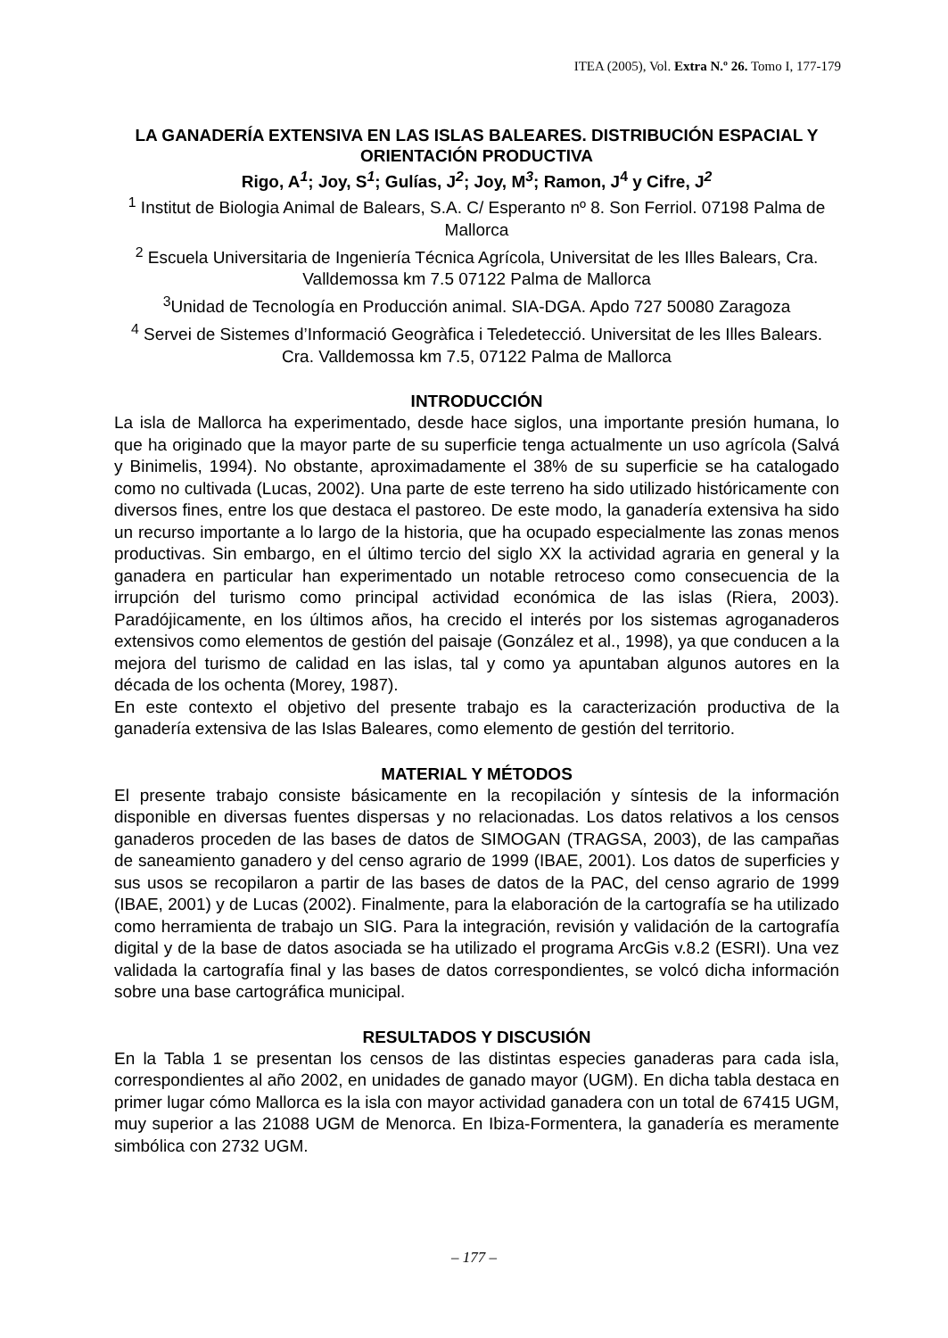ITEA (2005), Vol. Extra N.º 26. Tomo I, 177-179
LA GANADERÍA EXTENSIVA EN LAS ISLAS BALEARES. DISTRIBUCIÓN ESPACIAL Y ORIENTACIÓN PRODUCTIVA
Rigo, A<sup>1</sup>; Joy, S<sup>1</sup>; Gulías, J<sup>2</sup>; Joy, M<sup>3</sup>; Ramon, J<sup>4</sup> y Cifre, J<sup>2</sup>
<sup>1</sup> Institut de Biologia Animal de Balears, S.A. C/ Esperanto nº 8. Son Ferriol. 07198 Palma de Mallorca
<sup>2</sup> Escuela Universitaria de Ingeniería Técnica Agrícola, Universitat de les Illes Balears, Cra. Valldemossa km 7.5 07122 Palma de Mallorca
<sup>3</sup> Unidad de Tecnología en Producción animal. SIA-DGA. Apdo 727 50080 Zaragoza
<sup>4</sup> Servei de Sistemes d’Informació Geogràfica i Teledetecció. Universitat de les Illes Balears. Cra. Valldemossa km 7.5, 07122 Palma de Mallorca
INTRODUCCIÓN
La isla de Mallorca ha experimentado, desde hace siglos, una importante presión humana, lo que ha originado que la mayor parte de su superficie tenga actualmente un uso agrícola (Salvá y Binimelis, 1994). No obstante, aproximadamente el 38% de su superficie se ha catalogado como no cultivada (Lucas, 2002). Una parte de este terreno ha sido utilizado históricamente con diversos fines, entre los que destaca el pastoreo. De este modo, la ganadería extensiva ha sido un recurso importante a lo largo de la historia, que ha ocupado especialmente las zonas menos productivas. Sin embargo, en el último tercio del siglo XX la actividad agraria en general y la ganadera en particular han experimentado un notable retroceso como consecuencia de la irrupción del turismo como principal actividad económica de las islas (Riera, 2003). Paradójicamente, en los últimos años, ha crecido el interés por los sistemas agroganaderos extensivos como elementos de gestión del paisaje (González et al., 1998), ya que conducen a la mejora del turismo de calidad en las islas, tal y como ya apuntaban algunos autores en la década de los ochenta (Morey, 1987).
En este contexto el objetivo del presente trabajo es la caracterización productiva de la ganadería extensiva de las Islas Baleares, como elemento de gestión del territorio.
MATERIAL Y MÉTODOS
El presente trabajo consiste básicamente en la recopilación y síntesis de la información disponible en diversas fuentes dispersas y no relacionadas. Los datos relativos a los censos ganaderos proceden de las bases de datos de SIMOGAN (TRAGSA, 2003), de las campañas de saneamiento ganadero y del censo agrario de 1999 (IBAE, 2001). Los datos de superficies y sus usos se recopilaron a partir de las bases de datos de la PAC, del censo agrario de 1999 (IBAE, 2001) y de Lucas (2002). Finalmente, para la elaboración de la cartografía se ha utilizado como herramienta de trabajo un SIG. Para la integración, revisión y validación de la cartografía digital y de la base de datos asociada se ha utilizado el programa ArcGis v.8.2 (ESRI). Una vez validada la cartografía final y las bases de datos correspondientes, se volcó dicha información sobre una base cartográfica municipal.
RESULTADOS Y DISCUSIÓN
En la Tabla 1 se presentan los censos de las distintas especies ganaderas para cada isla, correspondientes al año 2002, en unidades de ganado mayor (UGM). En dicha tabla destaca en primer lugar cómo Mallorca es la isla con mayor actividad ganadera con un total de 67415 UGM, muy superior a las 21088 UGM de Menorca. En Ibiza-Formentera, la ganadería es meramente simbólica con 2732 UGM.
– 177 –